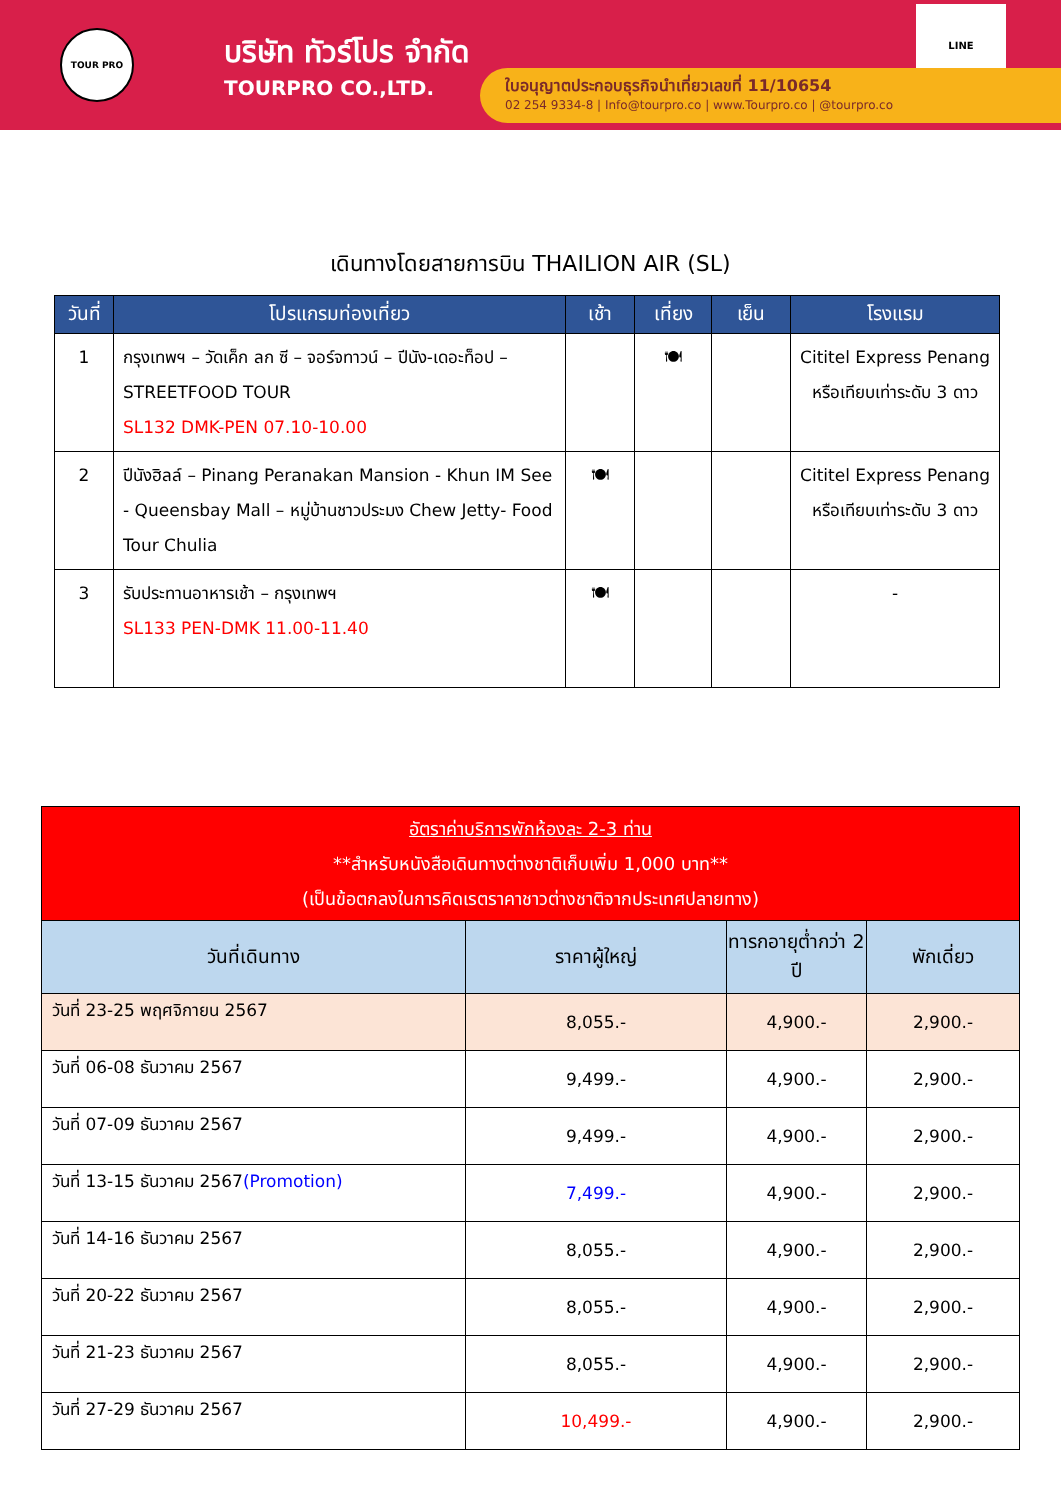TOUR PRO
บริษัท ทัวร์โปร จำกัด
TOURPRO CO.,LTD.
LINE
ใบอนุญาตประกอบธุรกิจนำเที่ยวเลขที่ 11/10654
02 254 9334-8 | Info@tourpro.co | www.Tourpro.co | @tourpro.co
เดินทางโดยสายการบิน THAILION AIR (SL)
| วันที่ | โปรแกรมท่องเที่ยว | เช้า | เที่ยง | เย็น | โรงแรม |
| --- | --- | --- | --- | --- | --- |
| 1 | กรุงเทพฯ – วัดเค็ก ลก ซี – จอร์จทาวน์ – ปีนัง-เดอะท็อป – STREETFOOD TOUR SL132 DMK-PEN 07.10-10.00 | | 🍽 | | Cititel Express Penang หรือเทียบเท่าระดับ 3 ดาว |
| 2 | ปีนังฮิลล์ – Pinang Peranakan Mansion - Khun IM See - Queensbay Mall – หมู่บ้านชาวประมง Chew Jetty- Food Tour Chulia | 🍽 | | | Cititel Express Penang หรือเทียบเท่าระดับ 3 ดาว |
| 3 | รับประทานอาหารเช้า – กรุงเทพฯ SL133 PEN-DMK 11.00-11.40 | 🍽 | | | - |
| อัตราค่าบริการพักห้องละ 2-3 ท่าน **สำหรับหนังสือเดินทางต่างชาติเก็บเพิ่ม 1,000 บาท** (เป็นข้อตกลงในการคิดเรตราคาชาวต่างชาติจากประเทศปลายทาง) | | | |
| วันที่เดินทาง | ราคาผู้ใหญ่ | ทารกอายุต่ำกว่า 2 ปี | พักเดี่ยว |
| วันที่ 23-25 พฤศจิกายน 2567 | 8,055.- | 4,900.- | 2,900.- |
| วันที่ 06-08 ธันวาคม 2567 | 9,499.- | 4,900.- | 2,900.- |
| วันที่ 07-09 ธันวาคม 2567 | 9,499.- | 4,900.- | 2,900.- |
| วันที่ 13-15 ธันวาคม 2567 (Promotion) | 7,499.- | 4,900.- | 2,900.- |
| วันที่ 14-16 ธันวาคม 2567 | 8,055.- | 4,900.- | 2,900.- |
| วันที่ 20-22 ธันวาคม 2567 | 8,055.- | 4,900.- | 2,900.- |
| วันที่ 21-23 ธันวาคม 2567 | 8,055.- | 4,900.- | 2,900.- |
| วันที่ 27-29 ธันวาคม 2567 | 10,499.- | 4,900.- | 2,900.- |